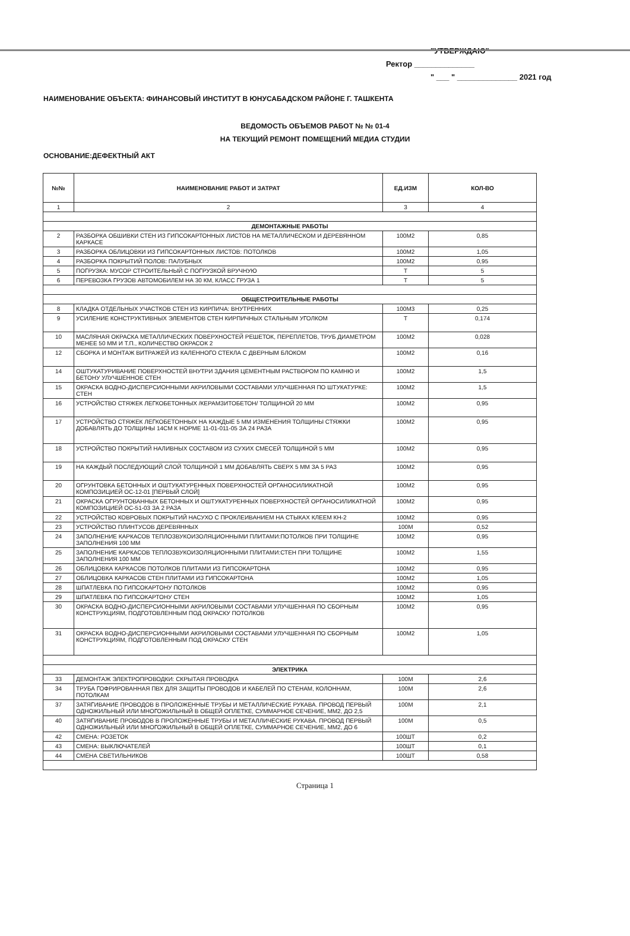"УТВЕРЖДАЮ"
Ректор ______________
" ___ " ______________ 2021 год
НАИМЕНОВАНИЕ ОБЪЕКТА: ФИНАНСОВЫЙ ИНСТИТУТ В ЮНУСАБАДСКОМ РАЙОНЕ Г. ТАШКЕНТА
ВЕДОМОСТЬ ОБЪЕМОВ РАБОТ № № 01-4
НА ТЕКУЩИЙ РЕМОНТ ПОМЕЩЕНИЙ МЕДИА СТУДИИ
ОСНОВАНИЕ:ДЕФЕКТНЫЙ АКТ
| №№ | НАИМЕНОВАНИЕ РАБОТ И ЗАТРАТ | ЕД.ИЗМ | КОЛ-ВО |
| --- | --- | --- | --- |
| 1 | 2 | 3 | 4 |
| ДЕМОНТАЖНЫЕ РАБОТЫ | | | |
| 2 | РАЗБОРКА ОБШИВКИ СТЕН ИЗ ГИПСОКАРТОННЫХ ЛИСТОВ НА МЕТАЛЛИЧЕСКОМ И ДЕРЕВЯННОМ КАРКАСЕ | 100М2 | 0,85 |
| 3 | РАЗБОРКА ОБЛИЦОВКИ ИЗ ГИПСОКАРТОННЫХ ЛИСТОВ: ПОТОЛКОВ | 100М2 | 1,05 |
| 4 | РАЗБОРКА ПОКРЫТИЙ ПОЛОВ: ПАЛУБНЫХ | 100М2 | 0,95 |
| 5 | ПОГРУЗКА: МУСОР СТРОИТЕЛЬНЫЙ С ПОГРУЗКОЙ ВРУЧНУЮ | Т | 5 |
| 6 | ПЕРЕВОЗКА ГРУЗОВ АВТОМОБИЛЕМ НА 30 КМ, КЛАСС ГРУЗА 1 | Т | 5 |
| ОБЩЕСТРОИТЕЛЬНЫЕ РАБОТЫ | | | |
| 8 | КЛАДКА ОТДЕЛЬНЫХ УЧАСТКОВ СТЕН ИЗ КИРПИЧА: ВНУТРЕННИХ | 100М3 | 0,25 |
| 9 | УСИЛЕНИЕ КОНСТРУКТИВНЫХ ЭЛЕМЕНТОВ СТЕН КИРПИЧНЫХ СТАЛЬНЫМ УГОЛКОМ | Т | 0,174 |
| 10 | МАСЛЯНАЯ ОКРАСКА МЕТАЛЛИЧЕСКИХ ПОВЕРХНОСТЕЙ РЕШЕТОК, ПЕРЕПЛЕТОВ, ТРУБ ДИАМЕТРОМ МЕНЕЕ 50 ММ И Т.П., КОЛИЧЕСТВО ОКРАСОК 2 | 100М2 | 0,028 |
| 12 | СБОРКА И МОНТАЖ ВИТРАЖЕЙ ИЗ КАЛЕННОГО СТЕКЛА С ДВЕРНЫМ БЛОКОМ | 100М2 | 0,16 |
| 14 | ОШТУКАТУРИВАНИЕ ПОВЕРХНОСТЕЙ ВНУТРИ ЗДАНИЯ ЦЕМЕНТНЫМ РАСТВОРОМ ПО КАМНЮ И БЕТОНУ УЛУЧШЕННОЕ СТЕН | 100М2 | 1,5 |
| 15 | ОКРАСКА ВОДНО-ДИСПЕРСИОННЫМИ АКРИЛОВЫМИ СОСТАВАМИ УЛУЧШЕННАЯ ПО ШТУКАТУРКЕ: СТЕН | 100М2 | 1,5 |
| 16 | УСТРОЙСТВО СТЯЖЕК ЛЕГКОБЕТОННЫХ /КЕРАМЗИТОБЕТОН/ ТОЛЩИНОЙ 20 ММ | 100М2 | 0,95 |
| 17 | УСТРОЙСТВО СТЯЖЕК ЛЕГКОБЕТОННЫХ НА КАЖДЫЕ 5 ММ ИЗМЕНЕНИЯ ТОЛЩИНЫ СТЯЖКИ ДОБАВЛЯТЬ ДО ТОЛЩИНЫ 14СМ К НОРМЕ 11-01-011-05 ЗА 24 РАЗА | 100М2 | 0,95 |
| 18 | УСТРОЙСТВО ПОКРЫТИЙ НАЛИВНЫХ СОСТАВОМ ИЗ СУХИХ СМЕСЕЙ ТОЛЩИНОЙ 5 ММ | 100М2 | 0,95 |
| 19 | НА КАЖДЫЙ ПОСЛЕДУЮЩИЙ СЛОЙ ТОЛЩИНОЙ 1 ММ ДОБАВЛЯТЬ СВЕРХ 5 ММ ЗА 5 РАЗ | 100М2 | 0,95 |
| 20 | ОГРУНТОВКА БЕТОННЫХ И ОШТУКАТУРЕННЫХ ПОВЕРХНОСТЕЙ ОРГАНОСИЛИКАТНОЙ КОМПОЗИЦИЕЙ ОС-12-01 [ПЕРВЫЙ СЛОЙ] | 100М2 | 0,95 |
| 21 | ОКРАСКА ОГРУНТОВАННЫХ БЕТОННЫХ И ОШТУКАТУРЕННЫХ ПОВЕРХНОСТЕЙ ОРГАНОСИЛИКАТНОЙ КОМПОЗИЦИЕЙ ОС-51-03 ЗА 2 РАЗА | 100М2 | 0,95 |
| 22 | УСТРОЙСТВО КОВРОВЫХ ПОКРЫТИЙ НАСУХО С ПРОКЛЕИВАНИЕМ НА СТЫКАХ КЛЕЕМ КН-2 | 100М2 | 0,95 |
| 23 | УСТРОЙСТВО ПЛИНТУСОВ ДЕРЕВЯННЫХ | 100М | 0,52 |
| 24 | ЗАПОЛНЕНИЕ КАРКАСОВ ТЕПЛОЗВУКОИЗОЛЯЦИОННЫМИ ПЛИТАМИ:ПОТОЛКОВ ПРИ ТОЛЩИНЕ ЗАПОЛНЕНИЯ 100 ММ | 100М2 | 0,95 |
| 25 | ЗАПОЛНЕНИЕ КАРКАСОВ ТЕПЛОЗВУКОИЗОЛЯЦИОННЫМИ ПЛИТАМИ:СТЕН ПРИ ТОЛЩИНЕ ЗАПОЛНЕНИЯ 100 ММ | 100М2 | 1,55 |
| 26 | ОБЛИЦОВКА КАРКАСОВ ПОТОЛКОВ ПЛИТАМИ ИЗ ГИПСОКАРТОНА | 100М2 | 0,95 |
| 27 | ОБЛИЦОВКА КАРКАСОВ СТЕН ПЛИТАМИ ИЗ ГИПСОКАРТОНА | 100М2 | 1,05 |
| 28 | ШПАТЛЕВКА ПО ГИПСОКАРТОНУ ПОТОЛКОВ | 100М2 | 0,95 |
| 29 | ШПАТЛЕВКА ПО ГИПСОКАРТОНУ СТЕН | 100М2 | 1,05 |
| 30 | ОКРАСКА ВОДНО-ДИСПЕРСИОННЫМИ АКРИЛОВЫМИ СОСТАВАМИ УЛУЧШЕННАЯ ПО СБОРНЫМ КОНСТРУКЦИЯМ, ПОДГОТОВЛЕННЫМ ПОД ОКРАСКУ ПОТОЛКОВ | 100М2 | 0,95 |
| 31 | ОКРАСКА ВОДНО-ДИСПЕРСИОННЫМИ АКРИЛОВЫМИ СОСТАВАМИ УЛУЧШЕННАЯ ПО СБОРНЫМ КОНСТРУКЦИЯМ, ПОДГОТОВЛЕННЫМ ПОД ОКРАСКУ СТЕН | 100М2 | 1,05 |
| ЭЛЕКТРИКА | | | |
| 33 | ДЕМОНТАЖ ЭЛЕКТРОПРОВОДКИ: СКРЫТАЯ ПРОВОДКА | 100М | 2,6 |
| 34 | ТРУБА ГОФРИРОВАННАЯ ПВХ ДЛЯ ЗАЩИТЫ ПРОВОДОВ И КАБЕЛЕЙ ПО СТЕНАМ, КОЛОННАМ, ПОТОЛКАМ | 100М | 2,6 |
| 37 | ЗАТЯГИВАНИЕ ПРОВОДОВ В ПРОЛОЖЕННЫЕ ТРУБЫ И МЕТАЛЛИЧЕСКИЕ РУКАВА. ПРОВОД ПЕРВЫЙ ОДНОЖИЛЬНЫЙ ИЛИ МНОГОЖИЛЬНЫЙ В ОБЩЕЙ ОПЛЕТКЕ, СУММАРНОЕ СЕЧЕНИЕ, ММ2, ДО 2,5 | 100М | 2,1 |
| 40 | ЗАТЯГИВАНИЕ ПРОВОДОВ В ПРОЛОЖЕННЫЕ ТРУБЫ И МЕТАЛЛИЧЕСКИЕ РУКАВА. ПРОВОД ПЕРВЫЙ ОДНОЖИЛЬНЫЙ ИЛИ МНОГОЖИЛЬНЫЙ В ОБЩЕЙ ОПЛЕТКЕ, СУММАРНОЕ СЕЧЕНИЕ, ММ2, ДО 6 | 100М | 0,5 |
| 42 | СМЕНА: РОЗЕТОК | 100ШТ | 0,2 |
| 43 | СМЕНА: ВЫКЛЮЧАТЕЛЕЙ | 100ШТ | 0,1 |
| 44 | СМЕНА СВЕТИЛЬНИКОВ | 100ШТ | 0,58 |
Страница 1